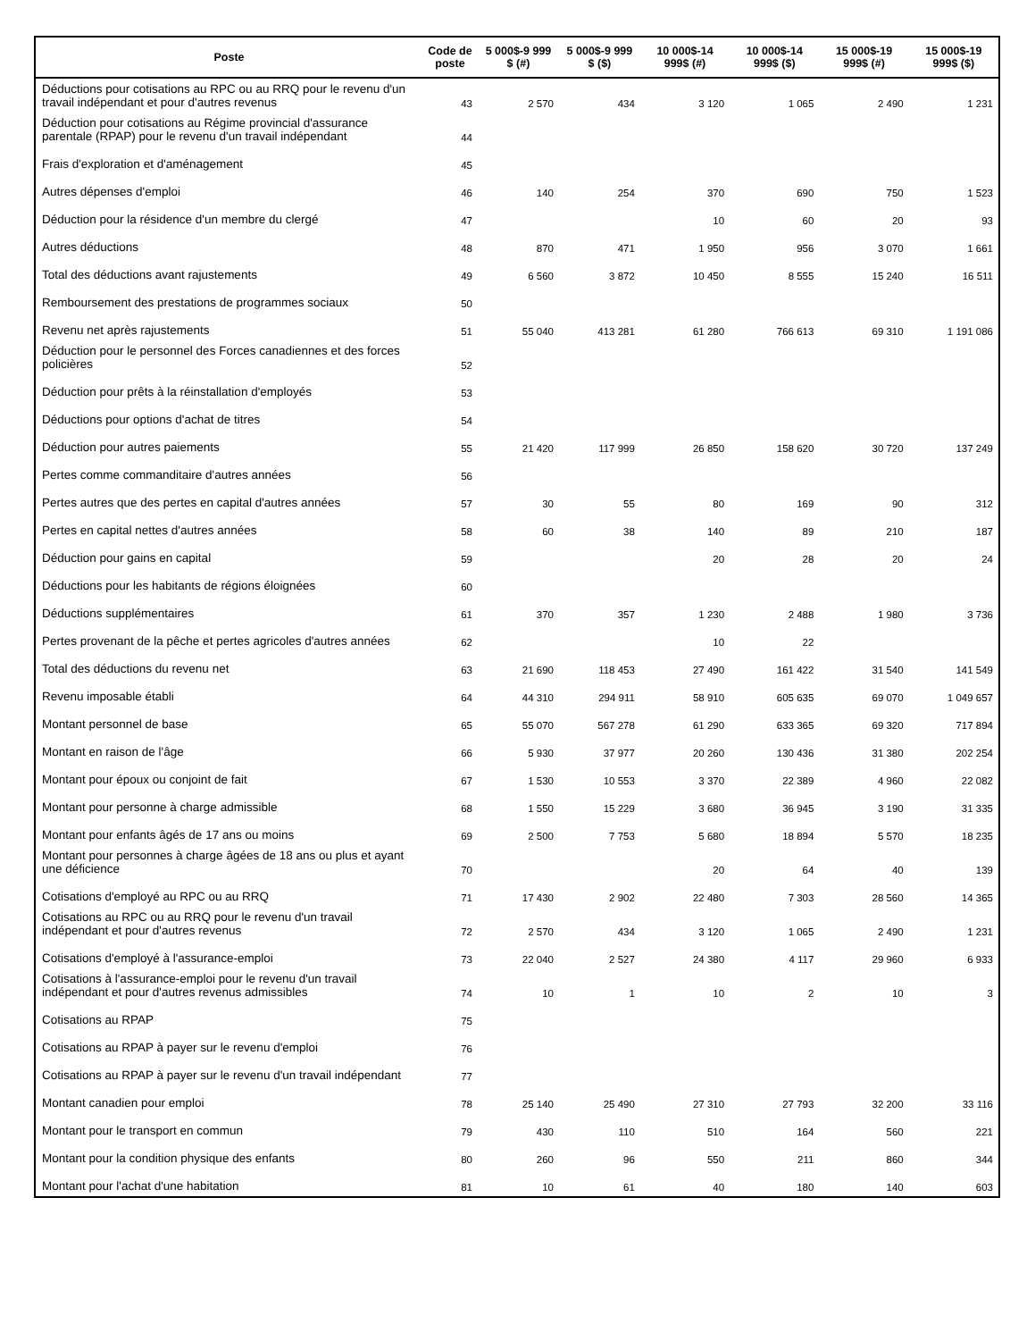| Poste | Code de poste | 5 000$-9 999 $ (#) | 5 000$-9 999 $ ($) | 10 000$-14 999$ (#) | 10 000$-14 999$ ($) | 15 000$-19 999$ (#) | 15 000$-19 999$ ($) |
| --- | --- | --- | --- | --- | --- | --- | --- |
| Déductions pour cotisations au RPC ou au RRQ pour le revenu d'un travail indépendant et pour d'autres revenus | 43 | 2 570 | 434 | 3 120 | 1 065 | 2 490 | 1 231 |
| Déduction pour cotisations au Régime provincial d'assurance parentale (RPAP) pour le revenu d'un travail indépendant | 44 | | | | | | |
| Frais d'exploration et d'aménagement | 45 | | | | | | |
| Autres dépenses d'emploi | 46 | 140 | 254 | 370 | 690 | 750 | 1 523 |
| Déduction pour la résidence d'un membre du clergé | 47 | | | 10 | 60 | 20 | 93 |
| Autres déductions | 48 | 870 | 471 | 1 950 | 956 | 3 070 | 1 661 |
| Total des déductions avant rajustements | 49 | 6 560 | 3 872 | 10 450 | 8 555 | 15 240 | 16 511 |
| Remboursement des prestations de programmes sociaux | 50 | | | | | | |
| Revenu net après rajustements | 51 | 55 040 | 413 281 | 61 280 | 766 613 | 69 310 | 1 191 086 |
| Déduction pour le personnel des Forces canadiennes et des forces policières | 52 | | | | | | |
| Déduction pour prêts à la réinstallation d'employés | 53 | | | | | | |
| Déductions pour options d'achat de titres | 54 | | | | | | |
| Déduction pour autres paiements | 55 | 21 420 | 117 999 | 26 850 | 158 620 | 30 720 | 137 249 |
| Pertes comme commanditaire d'autres années | 56 | | | | | | |
| Pertes autres que des pertes en capital d'autres années | 57 | 30 | 55 | 80 | 169 | 90 | 312 |
| Pertes en capital nettes d'autres années | 58 | 60 | 38 | 140 | 89 | 210 | 187 |
| Déduction pour gains en capital | 59 | | | 20 | 28 | 20 | 24 |
| Déductions pour les habitants de régions éloignées | 60 | | | | | | |
| Déductions supplémentaires | 61 | 370 | 357 | 1 230 | 2 488 | 1 980 | 3 736 |
| Pertes provenant de la pêche et pertes agricoles d'autres années | 62 | | | 10 | 22 | | |
| Total des déductions du revenu net | 63 | 21 690 | 118 453 | 27 490 | 161 422 | 31 540 | 141 549 |
| Revenu imposable établi | 64 | 44 310 | 294 911 | 58 910 | 605 635 | 69 070 | 1 049 657 |
| Montant personnel de base | 65 | 55 070 | 567 278 | 61 290 | 633 365 | 69 320 | 717 894 |
| Montant en raison de l'âge | 66 | 5 930 | 37 977 | 20 260 | 130 436 | 31 380 | 202 254 |
| Montant pour époux ou conjoint de fait | 67 | 1 530 | 10 553 | 3 370 | 22 389 | 4 960 | 22 082 |
| Montant pour personne à charge admissible | 68 | 1 550 | 15 229 | 3 680 | 36 945 | 3 190 | 31 335 |
| Montant pour enfants âgés de 17 ans ou moins | 69 | 2 500 | 7 753 | 5 680 | 18 894 | 5 570 | 18 235 |
| Montant pour personnes à charge âgées de 18 ans ou plus et ayant une déficience | 70 | | | 20 | 64 | 40 | 139 |
| Cotisations d'employé au RPC ou au RRQ | 71 | 17 430 | 2 902 | 22 480 | 7 303 | 28 560 | 14 365 |
| Cotisations au RPC ou au RRQ pour le revenu d'un travail indépendant et pour d'autres revenus | 72 | 2 570 | 434 | 3 120 | 1 065 | 2 490 | 1 231 |
| Cotisations d'employé à l'assurance-emploi | 73 | 22 040 | 2 527 | 24 380 | 4 117 | 29 960 | 6 933 |
| Cotisations à l'assurance-emploi pour le revenu d'un travail indépendant et pour d'autres revenus admissibles | 74 | 10 | 1 | 10 | 2 | 10 | 3 |
| Cotisations au RPAP | 75 | | | | | | |
| Cotisations au RPAP à payer sur le revenu d'emploi | 76 | | | | | | |
| Cotisations au RPAP à payer sur le revenu d'un travail indépendant | 77 | | | | | | |
| Montant canadien pour emploi | 78 | 25 140 | 25 490 | 27 310 | 27 793 | 32 200 | 33 116 |
| Montant pour le transport en commun | 79 | 430 | 110 | 510 | 164 | 560 | 221 |
| Montant pour la condition physique des enfants | 80 | 260 | 96 | 550 | 211 | 860 | 344 |
| Montant pour l'achat d'une habitation | 81 | 10 | 61 | 40 | 180 | 140 | 603 |